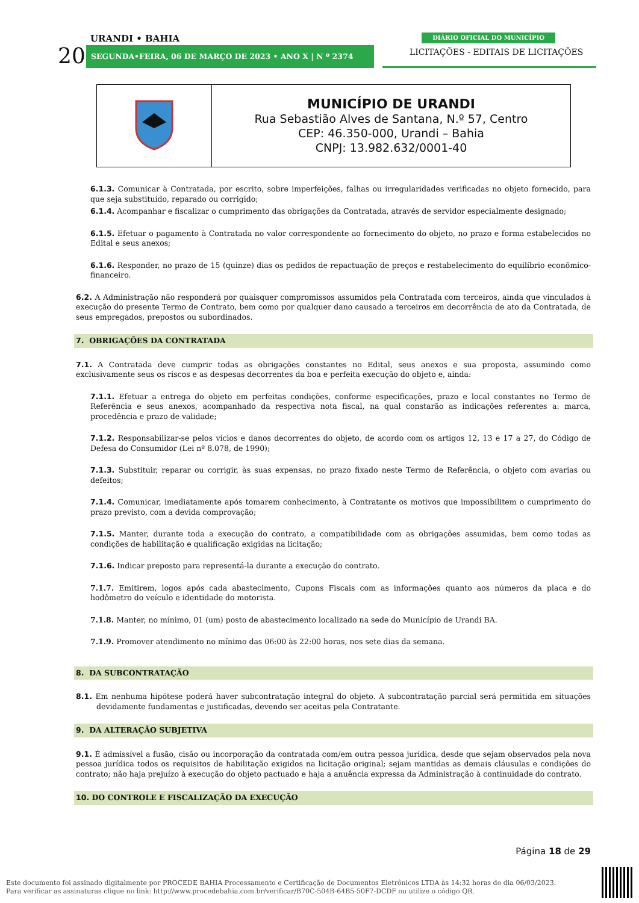URANDI • BAHIA
20 SEGUNDA•FEIRA, 06 DE MARÇO DE 2023 • ANO X | N º 2374
DIÁRIO OFICIAL DO MUNICÍPIO
LICITAÇÕES - EDITAIS DE LICITAÇÕES
| | MUNICÍPIO DE URANDI Rua Sebastião Alves de Santana, N.º 57, Centro CEP: 46.350-000, Urandi – Bahia CNPJ: 13.982.632/0001-40 |
6.1.3. Comunicar à Contratada, por escrito, sobre imperfeições, falhas ou irregularidades verificadas no objeto fornecido, para que seja substituído, reparado ou corrigido;
6.1.4. Acompanhar e fiscalizar o cumprimento das obrigações da Contratada, através de servidor especialmente designado;
6.1.5. Efetuar o pagamento à Contratada no valor correspondente ao fornecimento do objeto, no prazo e forma estabelecidos no Edital e seus anexos;
6.1.6. Responder, no prazo de 15 (quinze) dias os pedidos de repactuação de preços e restabelecimento do equilíbrio econômico-financeiro.
6.2. A Administração não responderá por quaisquer compromissos assumidos pela Contratada com terceiros, ainda que vinculados à execução do presente Termo de Contrato, bem como por qualquer dano causado a terceiros em decorrência de ato da Contratada, de seus empregados, prepostos ou subordinados.
7. OBRIGAÇÕES DA CONTRATADA
7.1. A Contratada deve cumprir todas as obrigações constantes no Edital, seus anexos e sua proposta, assumindo como exclusivamente seus os riscos e as despesas decorrentes da boa e perfeita execução do objeto e, ainda:
7.1.1. Efetuar a entrega do objeto em perfeitas condições, conforme especificações, prazo e local constantes no Termo de Referência e seus anexos, acompanhado da respectiva nota fiscal, na qual constarão as indicações referentes a: marca, procedência e prazo de validade;
7.1.2. Responsabilizar-se pelos vícios e danos decorrentes do objeto, de acordo com os artigos 12, 13 e 17 a 27, do Código de Defesa do Consumidor (Lei nº 8.078, de 1990);
7.1.3. Substituir, reparar ou corrigir, às suas expensas, no prazo fixado neste Termo de Referência, o objeto com avarias ou defeitos;
7.1.4. Comunicar, imediatamente após tomarem conhecimento, à Contratante os motivos que impossibilitem o cumprimento do prazo previsto, com a devida comprovação;
7.1.5. Manter, durante toda a execução do contrato, a compatibilidade com as obrigações assumidas, bem como todas as condições de habilitação e qualificação exigidas na licitação;
7.1.6. Indicar preposto para representá-la durante a execução do contrato.
7.1.7. Emitirem, logos após cada abastecimento, Cupons Fiscais com as informações quanto aos números da placa e do hodômetro do veículo e identidade do motorista.
7.1.8. Manter, no mínimo, 01 (um) posto de abastecimento localizado na sede do Município de Urandi BA.
7.1.9. Promover atendimento no mínimo das 06:00 às 22:00 horas, nos sete dias da semana.
8. DA SUBCONTRATAÇÃO
8.1. Em nenhuma hipótese poderá haver subcontratação integral do objeto. A subcontratação parcial será permitida em situações devidamente fundamentas e justificadas, devendo ser aceitas pela Contratante.
9. DA ALTERAÇÃO SUBJETIVA
9.1. É admissível a fusão, cisão ou incorporação da contratada com/em outra pessoa jurídica, desde que sejam observados pela nova pessoa jurídica todos os requisitos de habilitação exigidos na licitação original; sejam mantidas as demais cláusulas e condições do contrato; não haja prejuízo à execução do objeto pactuado e haja a anuência expressa da Administração à continuidade do contrato.
10. DO CONTROLE E FISCALIZAÇÃO DA EXECUÇÃO
Página 18 de 29
Este documento foi assinado digitalmente por PROCEDE BAHIA Processamento e Certificação de Documentos Eletrônicos LTDA às 14:32 horas do dia 06/03/2023.
Para verificar as assinaturas clique no link: http://www.procedebahia.com.br/verificar/B70C-504B-64B5-50F7-DCDF ou utilize o código QR.